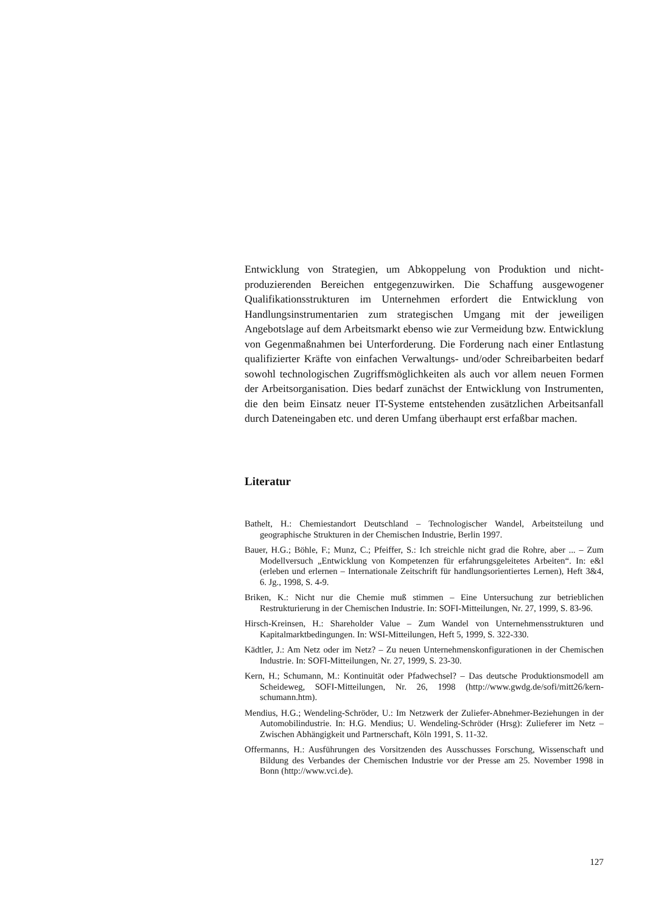Entwicklung von Strategien, um Abkoppelung von Produktion und nicht-produzierenden Bereichen entgegenzuwirken. Die Schaffung ausgewogener Qualifikationsstrukturen im Unternehmen erfordert die Entwicklung von Handlungsinstrumentarien zum strategischen Umgang mit der jeweiligen Angebotslage auf dem Arbeitsmarkt ebenso wie zur Vermeidung bzw. Entwicklung von Gegenmaßnahmen bei Unterforderung. Die Forderung nach einer Entlastung qualifizierter Kräfte von einfachen Verwaltungs- und/oder Schreibarbeiten bedarf sowohl technologischen Zugriffsmöglichkeiten als auch vor allem neuen Formen der Arbeitsorganisation. Dies bedarf zunächst der Entwicklung von Instrumenten, die den beim Einsatz neuer IT-Systeme entstehenden zusätzlichen Arbeitsanfall durch Dateneingaben etc. und deren Umfang überhaupt erst erfaßbar machen.
Literatur
Bathelt, H.: Chemiestandort Deutschland – Technologischer Wandel, Arbeitsteilung und geographische Strukturen in der Chemischen Industrie, Berlin 1997.
Bauer, H.G.; Böhle, F.; Munz, C.; Pfeiffer, S.: Ich streichle nicht grad die Rohre, aber ... – Zum Modellversuch „Entwicklung von Kompetenzen für erfahrungsgeleitetes Arbeiten“. In: e&l (erleben und erlernen – Internationale Zeitschrift für handlungsorientiertes Lernen), Heft 3&4, 6. Jg., 1998, S. 4-9.
Briken, K.: Nicht nur die Chemie muß stimmen – Eine Untersuchung zur betrieblichen Restrukturierung in der Chemischen Industrie. In: SOFI-Mitteilungen, Nr. 27, 1999, S. 83-96.
Hirsch-Kreinsen, H.: Shareholder Value – Zum Wandel von Unternehmensstrukturen und Kapitalmarktbedingungen. In: WSI-Mitteilungen, Heft 5, 1999, S. 322-330.
Kädtler, J.: Am Netz oder im Netz? – Zu neuen Unternehmenskonfigurationen in der Chemischen Industrie. In: SOFI-Mitteilungen, Nr. 27, 1999, S. 23-30.
Kern, H.; Schumann, M.: Kontinuität oder Pfadwechsel? – Das deutsche Produktionsmodell am Scheideweg, SOFI-Mitteilungen, Nr. 26, 1998 (http://www.gwdg.de/sofi/mitt26/kern-schumann.htm).
Mendius, H.G.; Wendeling-Schröder, U.: Im Netzwerk der Zuliefer-Abnehmer-Beziehungen in der Automobilindustrie. In: H.G. Mendius; U. Wendeling-Schröder (Hrsg): Zulieferer im Netz – Zwischen Abhängigkeit und Partnerschaft, Köln 1991, S. 11-32.
Offermanns, H.: Ausführungen des Vorsitzenden des Ausschusses Forschung, Wissenschaft und Bildung des Verbandes der Chemischen Industrie vor der Presse am 25. November 1998 in Bonn (http://www.vci.de).
127